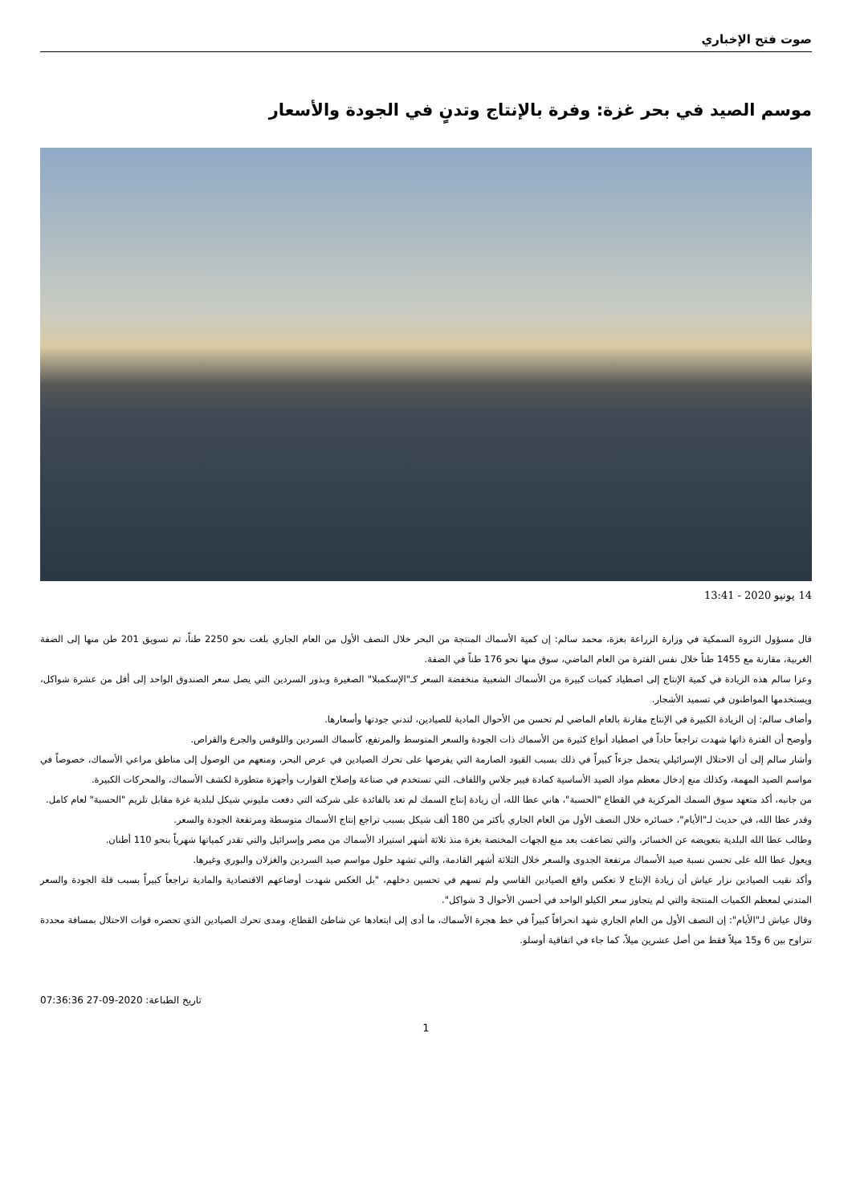صوت فتح الإخباري
موسم الصيد في بحر غزة: وفرة بالإنتاج وتدنٍ في الجودة والأسعار
14 يونيو 2020 - 13:41
قال مسؤول الثروة السمكية في وزارة الزراعة بغزة، محمد سالم: إن كمية الأسماك المنتجة من البحر خلال النصف الأول من العام الجاري بلغت نحو 2250 طناً، تم تسويق 201 طن منها إلى الضفة الغربية، مقارنة مع 1455 طناً خلال نفس الفترة من العام الماضي، سوق منها نحو 176 طناً في الضفة.
وعزا سالم هذه الزيادة في كمية الإنتاج إلى اصطياد كميات كبيرة من الأسماك الشعبية منخفضة السعر كـ"الإسكمبلا" الصغيرة وبذور السردين التي يصل سعر الصندوق الواحد إلى أقل من عشرة شواكل، ويستخدمها المواطنون في تسميد الأشجار.
وأضاف سالم: إن الزيادة الكبيرة في الإنتاج مقارنة بالعام الماضي لم تحسن من الأحوال المادية للصيادين، لتدني جودتها وأسعارها.
وأوضح أن الفترة ذاتها شهدت تراجعاً حاداً في اصطياد أنواع كثيرة من الأسماك ذات الجودة والسعر المتوسط والمرتفع، كأسماك السردين واللوقس والجرع والقراص.
وأشار سالم إلى أن الاحتلال الإسرائيلي يتحمل جزءاً كبيراً في ذلك بسبب القيود الصارمة التي يفرضها على تحرك الصيادين في عرض البحر، ومنعهم من الوصول إلى مناطق مراعي الأسماك، خصوصاً في مواسم الصيد المهمة، وكذلك منع إدخال معظم مواد الصيد الأساسية كمادة فيبر جلاس واللفاف، التي تستخدم في صناعة وإصلاح القوارب وأجهزة متطورة لكشف الأسماك، والمحركات الكبيرة.
من جانبه، أكد متعهد سوق السمك المركزية في القطاع "الحسبة"، هاني عطا الله، أن زيادة إنتاج السمك لم تعد بالفائدة على شركته التي دفعت مليوني شيكل لبلدية غزة مقابل تلزيم "الحسبة" لعام كامل.
وقدر عطا الله، في حديث لـ"الأيام"، خسائره خلال النصف الأول من العام الجاري بأكثر من 180 ألف شيكل بسبب تراجع إنتاج الأسماك متوسطة ومرتفعة الجودة والسعر.
وطالب عطا الله البلدية بتعويضه عن الخسائر، والتي تضاعفت بعد منع الجهات المختصة بغزة منذ ثلاثة أشهر استيراد الأسماك من مصر وإسرائيل والتي تقدر كمياتها شهرياً بنحو 110 أطنان.
ويعول عطا الله على تحسن نسبة صيد الأسماك مرتفعة الجدوى والسعر خلال الثلاثة أشهر القادمة، والتي تشهد حلول مواسم صيد السردين والغزلان والبوري وغيرها.
وأكد نقيب الصيادين نزار عياش أن زيادة الإنتاج لا تعكس واقع الصيادين القاسي ولم تسهم في تحسين دخلهم، "بل العكس شهدت أوضاعهم الاقتصادية والمادية تراجعاً كبيراً بسبب قلة الجودة والسعر المتدني لمعظم الكميات المنتجة والتي لم يتجاوز سعر الكيلو الواحد في أحسن الأحوال 3 شواكل".
وقال عياش لـ"الأيام": إن النصف الأول من العام الجاري شهد انحرافاً كبيراً في خط هجرة الأسماك، ما أدى إلى ابتعادها عن شاطئ القطاع، ومدى تحرك الصيادين الذي تحصره قوات الاحتلال بمسافة محددة تتراوح بين 6 و15 ميلاً فقط من أصل عشرين ميلاً، كما جاء في اتفاقية أوسلو.
تاريخ الطباعة: 2020-09-27 07:36:36
1